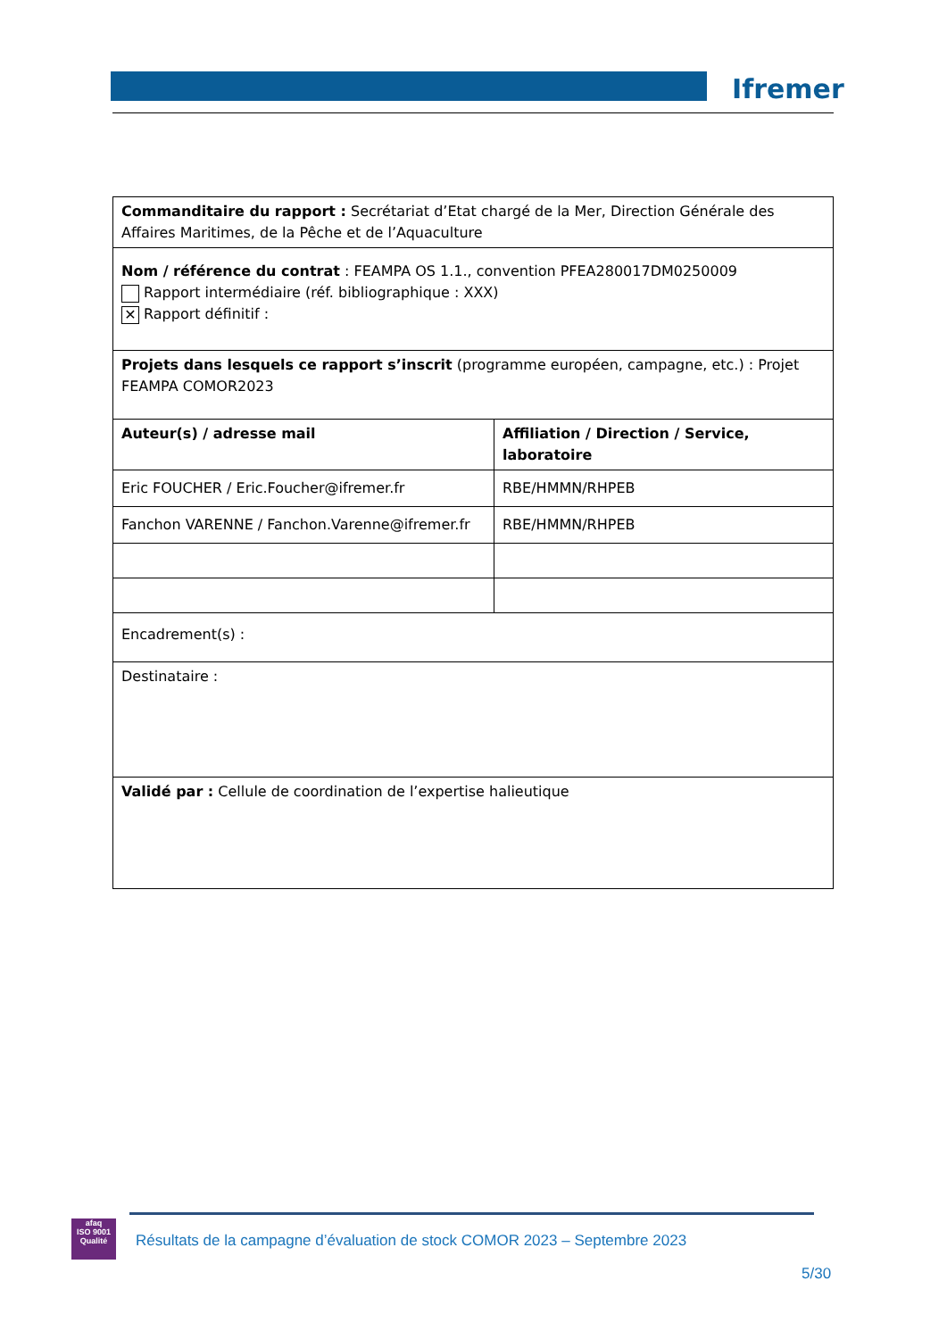Ifremer
| Commanditaire du rapport : Secrétariat d’Etat chargé de la Mer, Direction Générale des Affaires Maritimes, de la Pêche et de l’Aquaculture | |
| Nom / référence du contrat : FEAMPA OS 1.1., convention PFEA280017DM0250009 Rapport intermédiaire (réf. bibliographique : XXX) ✕ Rapport définitif : | |
| Projets dans lesquels ce rapport s’inscrit (programme européen, campagne, etc.) : Projet FEAMPA COMOR2023 | |
| Auteur(s) / adresse mail | Affiliation / Direction / Service, laboratoire |
| Eric FOUCHER / Eric.Foucher@ifremer.fr | RBE/HMMN/RHPEB |
| Fanchon VARENNE / Fanchon.Varenne@ifremer.fr | RBE/HMMN/RHPEB |
| Encadrement(s) : | |
| Destinataire : | |
| Validé par : Cellule de coordination de l’expertise halieutique | |
afaq
ISO 9001
Qualité
Résultats de la campagne d’évaluation de stock COMOR 2023 – Septembre 2023
5/30